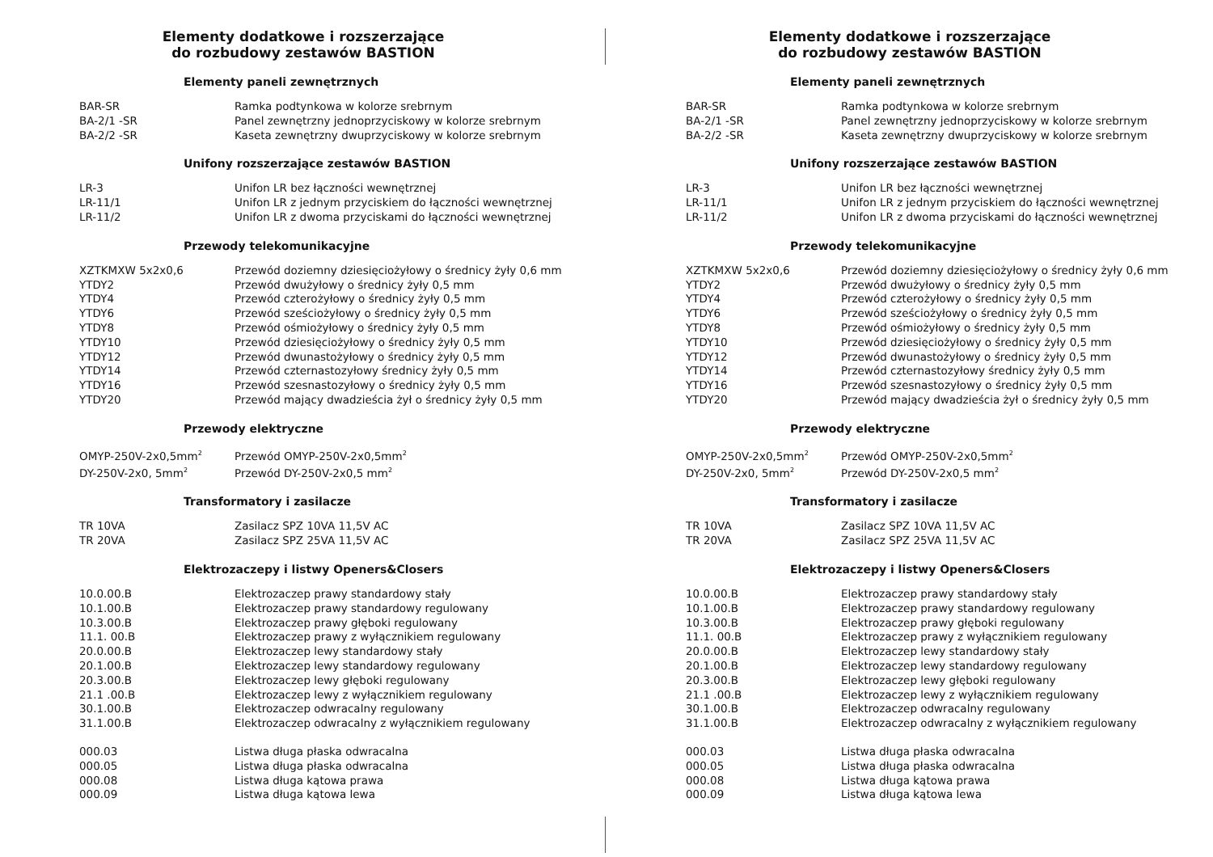Elementy dodatkowe i rozszerzające
do rozbudowy zestawów BASTION
Elementy paneli zewnętrznych
| BAR-SR | Ramka podtynkowa w kolorze srebrnym |
| BA-2/1 -SR | Panel zewnętrzny jednoprzyciskowy w kolorze srebrnym |
| BA-2/2 -SR | Kaseta zewnętrzny dwuprzyciskowy w kolorze srebrnym |
Unifony rozszerzające zestawów BASTION
| LR-3 | Unifon LR bez łączności wewnętrznej |
| LR-11/1 | Unifon LR z jednym przyciskiem do łączności wewnętrznej |
| LR-11/2 | Unifon LR z dwoma przyciskami do łączności wewnętrznej |
Przewody telekomunikacyjne
| XZTKMXW 5x2x0,6 | Przewód doziemny dziesięciożyłowy o średnicy żyły 0,6 mm |
| YTDY2 | Przewód dwużyłowy o średnicy żyły 0,5 mm |
| YTDY4 | Przewód czterożyłowy o średnicy żyły 0,5 mm |
| YTDY6 | Przewód sześciożyłowy o średnicy żyły 0,5 mm |
| YTDY8 | Przewód ośmiożyłowy o średnicy żyły 0,5 mm |
| YTDY10 | Przewód dziesięciożyłowy o średnicy żyły 0,5 mm |
| YTDY12 | Przewód dwunastożyłowy o średnicy żyły 0,5 mm |
| YTDY14 | Przewód czternastozyłowy średnicy żyły 0,5 mm |
| YTDY16 | Przewód szesnastozyłowy o średnicy żyły 0,5 mm |
| YTDY20 | Przewód mający dwadzieścia żył o średnicy żyły 0,5 mm |
Przewody elektryczne
| OMYP-250V-2x0,5mm<sup>2</sup> | Przewód OMYP-250V-2x0,5mm<sup>2</sup> |
| DY-250V-2x0, 5mm<sup>2</sup> | Przewód DY-250V-2x0,5 mm<sup>2</sup> |
Transformatory i zasilacze
| TR 10VA | Zasilacz SPZ 10VA 11,5V AC |
| TR 20VA | Zasilacz SPZ 25VA 11,5V AC |
Elektrozaczepy i listwy Openers&Closers
| 10.0.00.B | Elektrozaczep prawy standardowy stały |
| 10.1.00.B | Elektrozaczep prawy standardowy regulowany |
| 10.3.00.B | Elektrozaczep prawy głęboki regulowany |
| 11.1. 00.B | Elektrozaczep prawy z wyłącznikiem regulowany |
| 20.0.00.B | Elektrozaczep lewy standardowy stały |
| 20.1.00.B | Elektrozaczep lewy standardowy regulowany |
| 20.3.00.B | Elektrozaczep lewy głęboki regulowany |
| 21.1 .00.B | Elektrozaczep lewy z wyłącznikiem regulowany |
| 30.1.00.B | Elektrozaczep odwracalny regulowany |
| 31.1.00.B | Elektrozaczep odwracalny z wyłącznikiem regulowany |
| 000.03 | Listwa długa płaska odwracalna |
| 000.05 | Listwa długa płaska odwracalna |
| 000.08 | Listwa długa kątowa prawa |
| 000.09 | Listwa długa kątowa lewa |
Elementy dodatkowe i rozszerzające
do rozbudowy zestawów BASTION
Elementy paneli zewnętrznych
| BAR-SR | Ramka podtynkowa w kolorze srebrnym |
| BA-2/1 -SR | Panel zewnętrzny jednoprzyciskowy w kolorze srebrnym |
| BA-2/2 -SR | Kaseta zewnętrzny dwuprzyciskowy w kolorze srebrnym |
Unifony rozszerzające zestawów BASTION
| LR-3 | Unifon LR bez łączności wewnętrznej |
| LR-11/1 | Unifon LR z jednym przyciskiem do łączności wewnętrznej |
| LR-11/2 | Unifon LR z dwoma przyciskami do łączności wewnętrznej |
Przewody telekomunikacyjne
| XZTKMXW 5x2x0,6 | Przewód doziemny dziesięciożyłowy o średnicy żyły 0,6 mm |
| YTDY2 | Przewód dwużyłowy o średnicy żyły 0,5 mm |
| YTDY4 | Przewód czterożyłowy o średnicy żyły 0,5 mm |
| YTDY6 | Przewód sześciożyłowy o średnicy żyły 0,5 mm |
| YTDY8 | Przewód ośmiożyłowy o średnicy żyły 0,5 mm |
| YTDY10 | Przewód dziesięciożyłowy o średnicy żyły 0,5 mm |
| YTDY12 | Przewód dwunastożyłowy o średnicy żyły 0,5 mm |
| YTDY14 | Przewód czternastozyłowy średnicy żyły 0,5 mm |
| YTDY16 | Przewód szesnastozyłowy o średnicy żyły 0,5 mm |
| YTDY20 | Przewód mający dwadzieścia żył o średnicy żyły 0,5 mm |
Przewody elektryczne
| OMYP-250V-2x0,5mm<sup>2</sup> | Przewód OMYP-250V-2x0,5mm<sup>2</sup> |
| DY-250V-2x0, 5mm<sup>2</sup> | Przewód DY-250V-2x0,5 mm<sup>2</sup> |
Transformatory i zasilacze
| TR 10VA | Zasilacz SPZ 10VA 11,5V AC |
| TR 20VA | Zasilacz SPZ 25VA 11,5V AC |
Elektrozaczepy i listwy Openers&Closers
| 10.0.00.B | Elektrozaczep prawy standardowy stały |
| 10.1.00.B | Elektrozaczep prawy standardowy regulowany |
| 10.3.00.B | Elektrozaczep prawy głęboki regulowany |
| 11.1. 00.B | Elektrozaczep prawy z wyłącznikiem regulowany |
| 20.0.00.B | Elektrozaczep lewy standardowy stały |
| 20.1.00.B | Elektrozaczep lewy standardowy regulowany |
| 20.3.00.B | Elektrozaczep lewy głęboki regulowany |
| 21.1 .00.B | Elektrozaczep lewy z wyłącznikiem regulowany |
| 30.1.00.B | Elektrozaczep odwracalny regulowany |
| 31.1.00.B | Elektrozaczep odwracalny z wyłącznikiem regulowany |
| 000.03 | Listwa długa płaska odwracalna |
| 000.05 | Listwa długa płaska odwracalna |
| 000.08 | Listwa długa kątowa prawa |
| 000.09 | Listwa długa kątowa lewa |